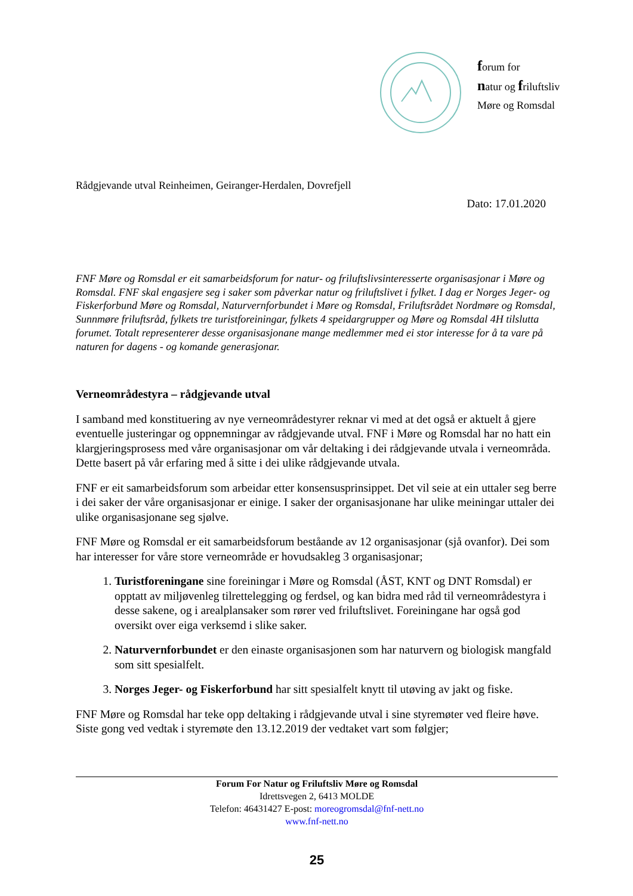forum for
natur og friluftsliv
Møre og Romsdal
Rådgjevande utval Reinheimen, Geiranger-Herdalen, Dovrefjell
Dato: 17.01.2020
FNF Møre og Romsdal er eit samarbeidsforum for natur- og friluftslivsinteresserte organisasjonar i Møre og Romsdal. FNF skal engasjere seg i saker som påverkar natur og friluftslivet i fylket. I dag er Norges Jeger- og Fiskerforbund Møre og Romsdal, Naturvernforbundet i Møre og Romsdal, Friluftsrådet Nordmøre og Romsdal, Sunnmøre friluftsråd, fylkets tre turistforeiningar, fylkets 4 speidargrupper og Møre og Romsdal 4H tilslutta forumet. Totalt representerer desse organisasjonane mange medlemmer med ei stor interesse for å ta vare på naturen for dagens - og komande generasjonar.
Verneområdestyra – rådgjevande utval
I samband med konstituering av nye verneområdestyrer reknar vi med at det også er aktuelt å gjere eventuelle justeringar og oppnemningar av rådgjevande utval. FNF i Møre og Romsdal har no hatt ein klargjeringsprosess med våre organisasjonar om vår deltaking i dei rådgjevande utvala i verneområda. Dette basert på vår erfaring med å sitte i dei ulike rådgjevande utvala.
FNF er eit samarbeidsforum som arbeidar etter konsensusprinsippet. Det vil seie at ein uttaler seg berre i dei saker der våre organisasjonar er einige. I saker der organisasjonane har ulike meiningar uttaler dei ulike organisasjonane seg sjølve.
FNF Møre og Romsdal er eit samarbeidsforum beståande av 12 organisasjonar (sjå ovanfor). Dei som har interesser for våre store verneområde er hovudsakleg 3 organisasjonar;
1. Turistforeningane sine foreiningar i Møre og Romsdal (ÅST, KNT og DNT Romsdal) er opptatt av miljøvenleg tilrettelegging og ferdsel, og kan bidra med råd til verneområdestyra i desse sakene, og i arealplansaker som rører ved friluftslivet. Foreiningane har også god oversikt over eiga verksemd i slike saker.
2. Naturvernforbundet er den einaste organisasjonen som har naturvern og biologisk mangfald som sitt spesialfelt.
3. Norges Jeger- og Fiskerforbund har sitt spesialfelt knytt til utøving av jakt og fiske.
FNF Møre og Romsdal har teke opp deltaking i rådgjevande utval i sine styremøter ved fleire høve. Siste gong ved vedtak i styremøte den 13.12.2019 der vedtaket vart som følgjer;
Forum For Natur og Friluftsliv Møre og Romsdal
Idrettsvegen 2, 6413 MOLDE
Telefon: 46431427 E-post: moreogromsdal@fnf-nett.no
www.fnf-nett.no
25